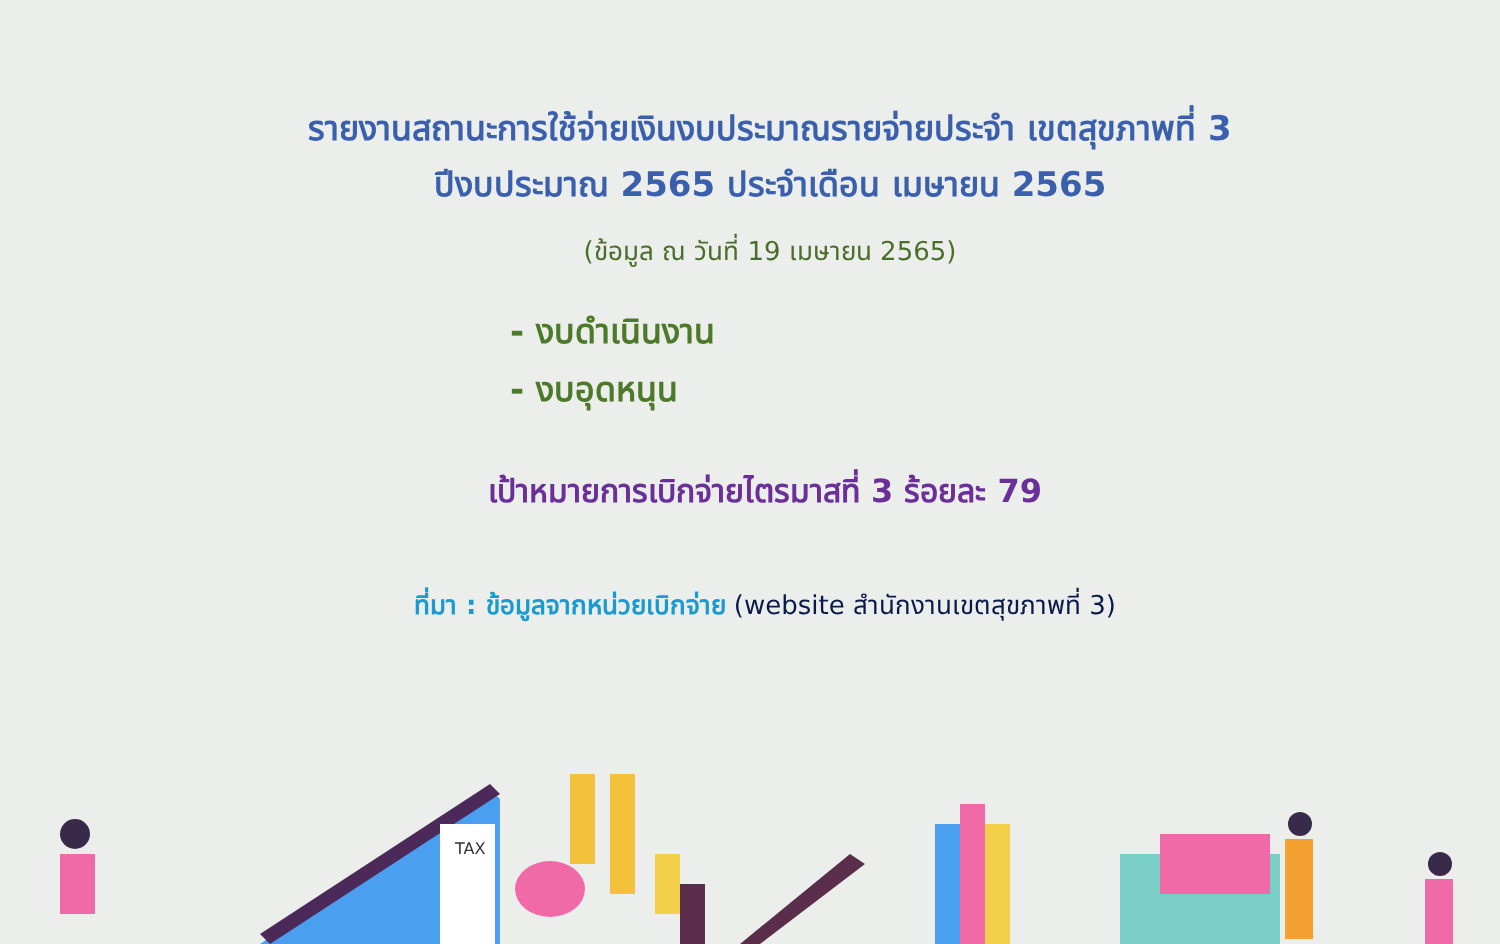รายงานสถานะการใช้จ่ายเงินงบประมาณรายจ่ายประจำ เขตสุขภาพที่ 3
ปีงบประมาณ 2565 ประจำเดือน เมษายน 2565
(ข้อมูล ณ วันที่ 19 เมษายน 2565)
- งบดำเนินงาน
- งบอุดหนุน
เป้าหมายการเบิกจ่ายไตรมาสที่ 3 ร้อยละ 79
ที่มา : ข้อมูลจากหน่วยเบิกจ่าย (website สำนักงานเขตสุขภาพที่ 3)
TAX